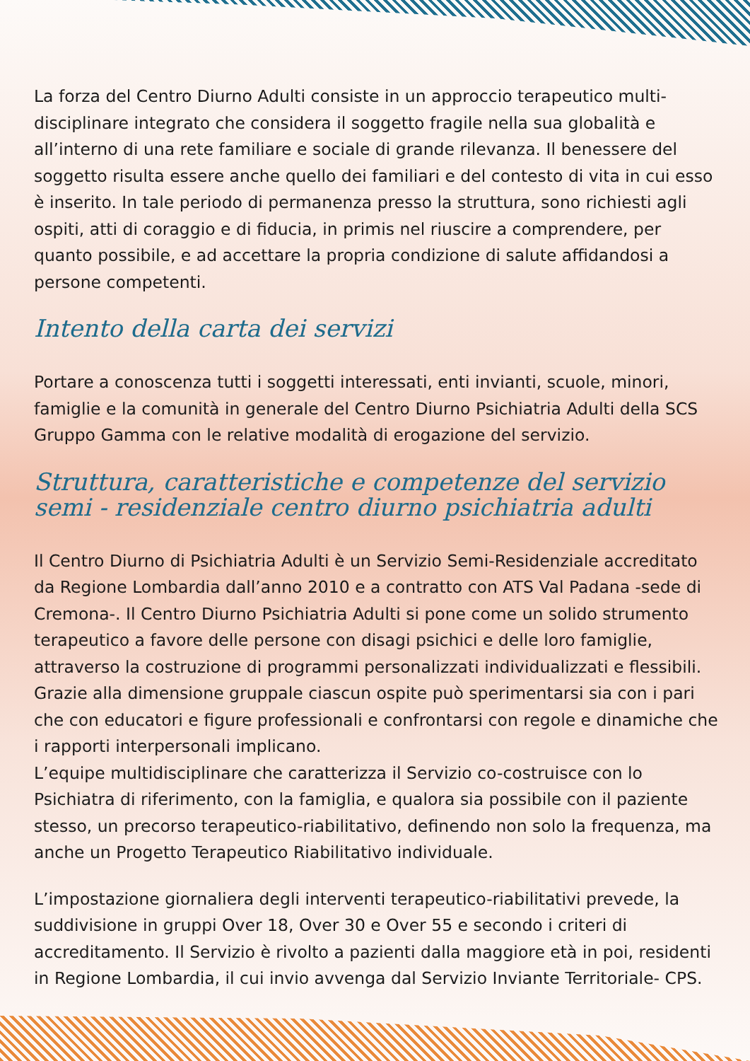La forza del Centro Diurno Adulti consiste in un approccio terapeutico multi-disciplinare integrato che considera il soggetto fragile nella sua globalità e all’interno di una rete familiare e sociale di grande rilevanza. Il benessere del soggetto risulta essere anche quello dei familiari e del contesto di vita in cui esso è inserito. In tale periodo di permanenza presso la struttura, sono richiesti agli ospiti, atti di coraggio e di fiducia, in primis nel riuscire a comprendere, per quanto possibile, e ad accettare la propria condizione di salute affidandosi a persone competenti.
Intento della carta dei servizi
Portare a conoscenza tutti i soggetti interessati, enti invianti, scuole, minori, famiglie e la comunità in generale del Centro Diurno Psichiatria Adulti della SCS Gruppo Gamma con le relative modalità di erogazione del servizio.
Struttura, caratteristiche e competenze del servizio semi - residenziale centro diurno psichiatria adulti
Il Centro Diurno di Psichiatria Adulti è un Servizio Semi-Residenziale accreditato da Regione Lombardia dall’anno 2010 e a contratto con ATS Val Padana -sede di Cremona-. Il Centro Diurno Psichiatria Adulti si pone come un solido strumento terapeutico a favore delle persone con disagi psichici e delle loro famiglie, attraverso la costruzione di programmi personalizzati individualizzati e flessibili. Grazie alla dimensione gruppale ciascun ospite può sperimentarsi sia con i pari che con educatori e figure professionali e confrontarsi con regole e dinamiche che i rapporti interpersonali implicano.
L’equipe multidisciplinare che caratterizza il Servizio co-costruisce con lo Psichiatra di riferimento, con la famiglia, e qualora sia possibile con il paziente stesso, un precorso terapeutico-riabilitativo, definendo non solo la frequenza, ma anche un Progetto Terapeutico Riabilitativo individuale.
L’impostazione giornaliera degli interventi terapeutico-riabilitativi prevede, la suddivisione in gruppi Over 18, Over 30 e Over 55 e secondo i criteri di accreditamento. Il Servizio è rivolto a pazienti dalla maggiore età in poi, residenti in Regione Lombardia, il cui invio avvenga dal Servizio Inviante Territoriale- CPS.